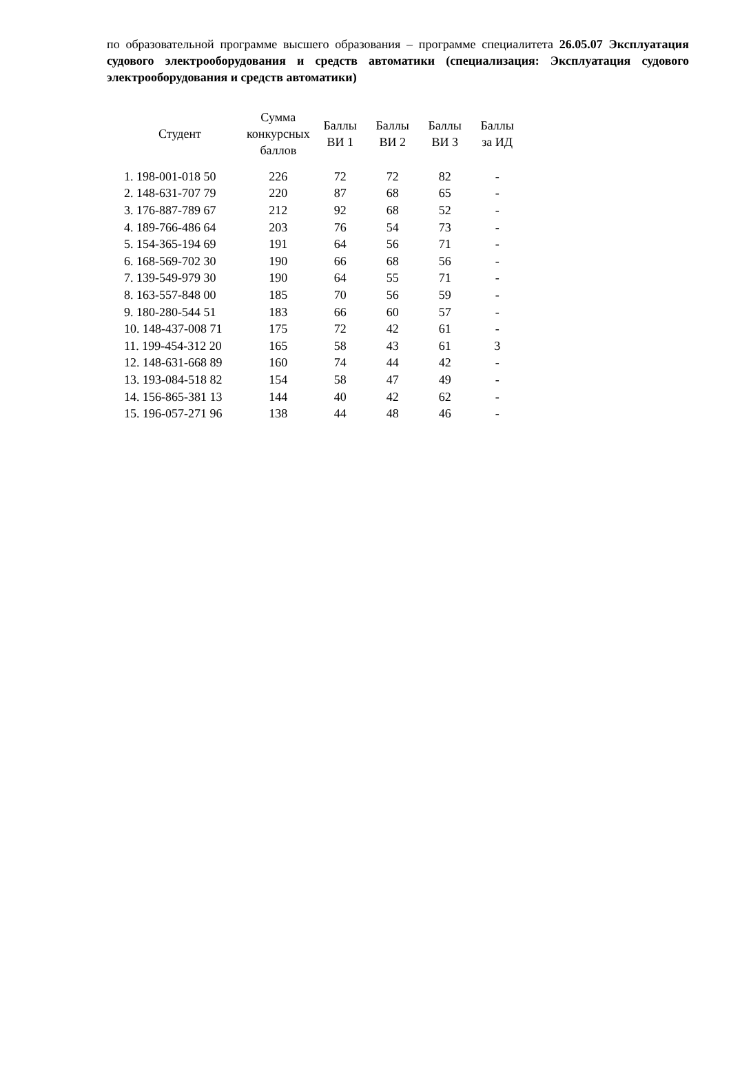по образовательной программе высшего образования – программе специалитета 26.05.07 Эксплуатация судового электрооборудования и средств автоматики (специализация: Эксплуатация судового электрооборудования и средств автоматики)
| Студент | Сумма конкурсных баллов | Баллы ВИ 1 | Баллы ВИ 2 | Баллы ВИ 3 | Баллы за ИД |
| --- | --- | --- | --- | --- | --- |
| 1. 198-001-018 50 | 226 | 72 | 72 | 82 | - |
| 2. 148-631-707 79 | 220 | 87 | 68 | 65 | - |
| 3. 176-887-789 67 | 212 | 92 | 68 | 52 | - |
| 4. 189-766-486 64 | 203 | 76 | 54 | 73 | - |
| 5. 154-365-194 69 | 191 | 64 | 56 | 71 | - |
| 6. 168-569-702 30 | 190 | 66 | 68 | 56 | - |
| 7. 139-549-979 30 | 190 | 64 | 55 | 71 | - |
| 8. 163-557-848 00 | 185 | 70 | 56 | 59 | - |
| 9. 180-280-544 51 | 183 | 66 | 60 | 57 | - |
| 10. 148-437-008 71 | 175 | 72 | 42 | 61 | - |
| 11. 199-454-312 20 | 165 | 58 | 43 | 61 | 3 |
| 12. 148-631-668 89 | 160 | 74 | 44 | 42 | - |
| 13. 193-084-518 82 | 154 | 58 | 47 | 49 | - |
| 14. 156-865-381 13 | 144 | 40 | 42 | 62 | - |
| 15. 196-057-271 96 | 138 | 44 | 48 | 46 | - |